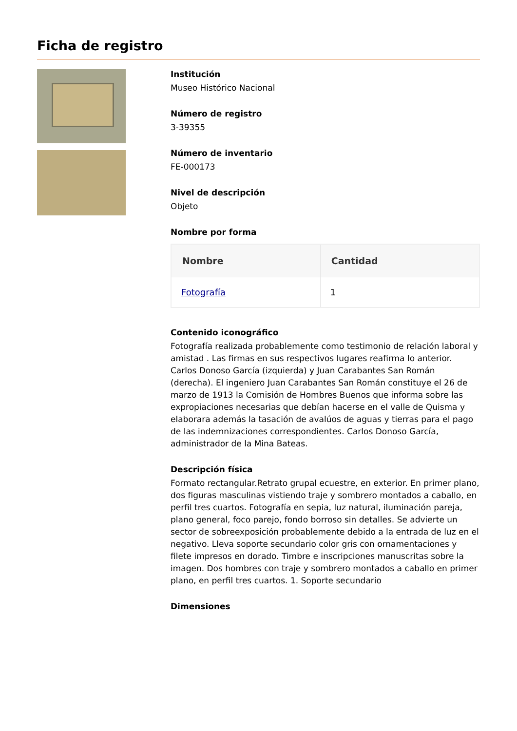Ficha de registro
Institución
Museo Histórico Nacional
Número de registro
3-39355
Número de inventario
FE-000173
Nivel de descripción
Objeto
Nombre por forma
| Nombre | Cantidad |
| --- | --- |
| Fotografía | 1 |
Contenido iconográfico
Fotografía realizada probablemente como testimonio de relación laboral y amistad . Las firmas en sus respectivos lugares reafirma lo anterior. Carlos Donoso García (izquierda) y Juan Carabantes San Román (derecha). El ingeniero Juan Carabantes San Román constituye el 26 de marzo de 1913 la Comisión de Hombres Buenos que informa sobre las expropiaciones necesarias que debían hacerse en el valle de Quisma y elaborara además la tasación de avalúos de aguas y tierras para el pago de las indemnizaciones correspondientes. Carlos Donoso García, administrador de la Mina Bateas.
Descripción física
Formato rectangular.Retrato grupal ecuestre, en exterior. En primer plano, dos figuras masculinas vistiendo traje y sombrero montados a caballo, en perfil tres cuartos. Fotografía en sepia, luz natural, iluminación pareja, plano general, foco parejo, fondo borroso sin detalles. Se advierte un sector de sobreexposición probablemente debido a la entrada de luz en el negativo. Lleva soporte secundario color gris con ornamentaciones y filete impresos en dorado. Timbre e inscripciones manuscritas sobre la imagen. Dos hombres con traje y sombrero montados a caballo en primer plano, en perfil tres cuartos. 1. Soporte secundario
Dimensiones